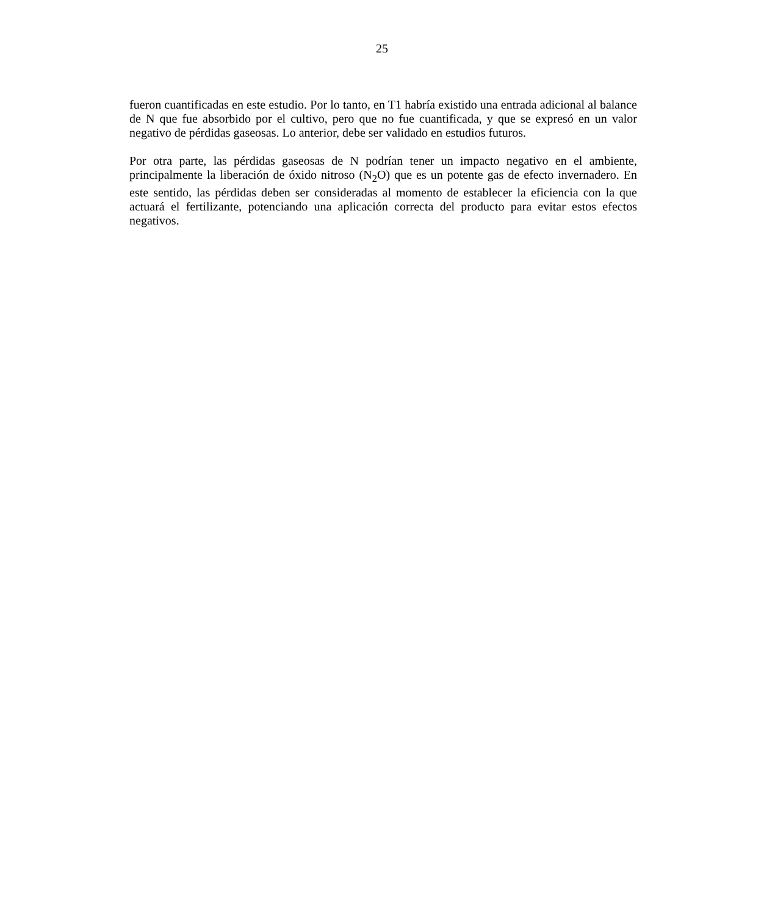25
fueron cuantificadas en este estudio. Por lo tanto, en T1 habría existido una entrada adicional al balance de N que fue absorbido por el cultivo, pero que no fue cuantificada, y que se expresó en un valor negativo de pérdidas gaseosas. Lo anterior, debe ser validado en estudios futuros.
Por otra parte, las pérdidas gaseosas de N podrían tener un impacto negativo en el ambiente, principalmente la liberación de óxido nitroso (N<sub>2</sub>O) que es un potente gas de efecto invernadero. En este sentido, las pérdidas deben ser consideradas al momento de establecer la eficiencia con la que actuará el fertilizante, potenciando una aplicación correcta del producto para evitar estos efectos negativos.